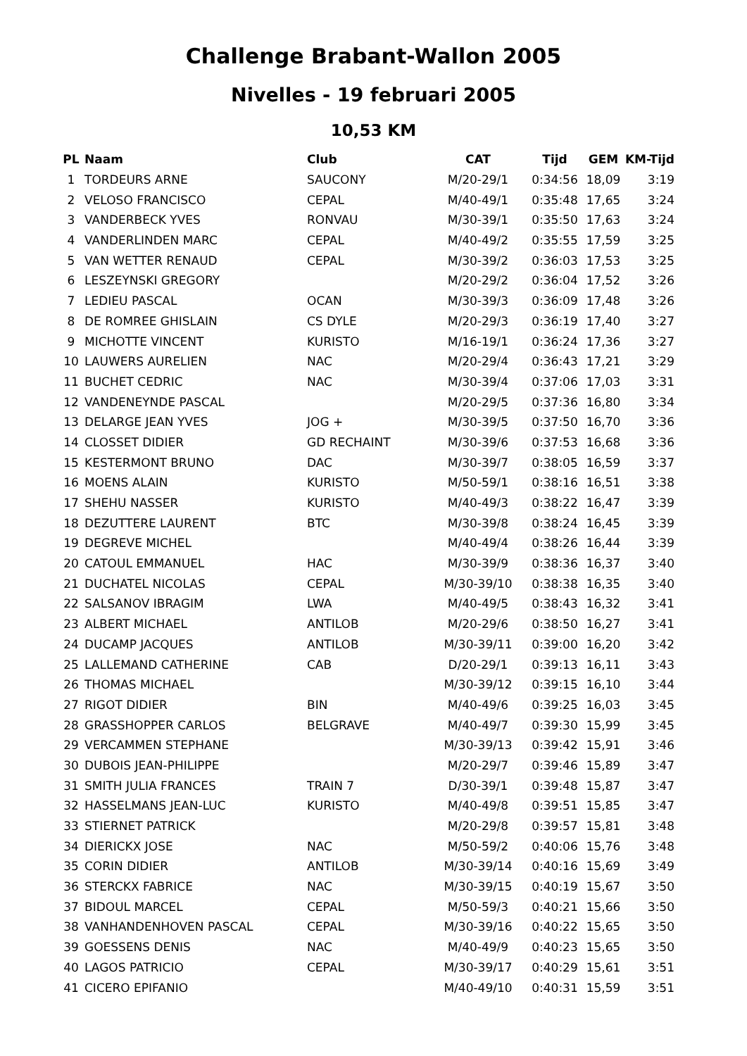Challenge Brabant-Wallon 2005
Nivelles - 19 februari 2005
10,53 KM
| PL | Naam | Club | CAT | Tijd | GEM | KM-Tijd |
| --- | --- | --- | --- | --- | --- | --- |
| 1 | TORDEURS ARNE | SAUCONY | M/20-29/1 | 0:34:56 | 18,09 | 3:19 |
| 2 | VELOSO FRANCISCO | CEPAL | M/40-49/1 | 0:35:48 | 17,65 | 3:24 |
| 3 | VANDERBECK YVES | RONVAU | M/30-39/1 | 0:35:50 | 17,63 | 3:24 |
| 4 | VANDERLINDEN MARC | CEPAL | M/40-49/2 | 0:35:55 | 17,59 | 3:25 |
| 5 | VAN WETTER RENAUD | CEPAL | M/30-39/2 | 0:36:03 | 17,53 | 3:25 |
| 6 | LESZEYNSKI GREGORY | | M/20-29/2 | 0:36:04 | 17,52 | 3:26 |
| 7 | LEDIEU PASCAL | OCAN | M/30-39/3 | 0:36:09 | 17,48 | 3:26 |
| 8 | DE ROMREE GHISLAIN | CS DYLE | M/20-29/3 | 0:36:19 | 17,40 | 3:27 |
| 9 | MICHOTTE VINCENT | KURISTO | M/16-19/1 | 0:36:24 | 17,36 | 3:27 |
| 10 | LAUWERS AURELIEN | NAC | M/20-29/4 | 0:36:43 | 17,21 | 3:29 |
| 11 | BUCHET CEDRIC | NAC | M/30-39/4 | 0:37:06 | 17,03 | 3:31 |
| 12 | VANDENEYNDE PASCAL | | M/20-29/5 | 0:37:36 | 16,80 | 3:34 |
| 13 | DELARGE JEAN YVES | JOG + | M/30-39/5 | 0:37:50 | 16,70 | 3:36 |
| 14 | CLOSSET DIDIER | GD RECHAINT | M/30-39/6 | 0:37:53 | 16,68 | 3:36 |
| 15 | KESTERMONT BRUNO | DAC | M/30-39/7 | 0:38:05 | 16,59 | 3:37 |
| 16 | MOENS ALAIN | KURISTO | M/50-59/1 | 0:38:16 | 16,51 | 3:38 |
| 17 | SHEHU NASSER | KURISTO | M/40-49/3 | 0:38:22 | 16,47 | 3:39 |
| 18 | DEZUTTERE LAURENT | BTC | M/30-39/8 | 0:38:24 | 16,45 | 3:39 |
| 19 | DEGREVE MICHEL | | M/40-49/4 | 0:38:26 | 16,44 | 3:39 |
| 20 | CATOUL EMMANUEL | HAC | M/30-39/9 | 0:38:36 | 16,37 | 3:40 |
| 21 | DUCHATEL NICOLAS | CEPAL | M/30-39/10 | 0:38:38 | 16,35 | 3:40 |
| 22 | SALSANOV IBRAGIM | LWA | M/40-49/5 | 0:38:43 | 16,32 | 3:41 |
| 23 | ALBERT MICHAEL | ANTILOB | M/20-29/6 | 0:38:50 | 16,27 | 3:41 |
| 24 | DUCAMP JACQUES | ANTILOB | M/30-39/11 | 0:39:00 | 16,20 | 3:42 |
| 25 | LALLEMAND CATHERINE | CAB | D/20-29/1 | 0:39:13 | 16,11 | 3:43 |
| 26 | THOMAS MICHAEL | | M/30-39/12 | 0:39:15 | 16,10 | 3:44 |
| 27 | RIGOT DIDIER | BIN | M/40-49/6 | 0:39:25 | 16,03 | 3:45 |
| 28 | GRASSHOPPER CARLOS | BELGRAVE | M/40-49/7 | 0:39:30 | 15,99 | 3:45 |
| 29 | VERCAMMEN STEPHANE | | M/30-39/13 | 0:39:42 | 15,91 | 3:46 |
| 30 | DUBOIS JEAN-PHILIPPE | | M/20-29/7 | 0:39:46 | 15,89 | 3:47 |
| 31 | SMITH JULIA FRANCES | TRAIN 7 | D/30-39/1 | 0:39:48 | 15,87 | 3:47 |
| 32 | HASSELMANS JEAN-LUC | KURISTO | M/40-49/8 | 0:39:51 | 15,85 | 3:47 |
| 33 | STIERNET PATRICK | | M/20-29/8 | 0:39:57 | 15,81 | 3:48 |
| 34 | DIERICKX JOSE | NAC | M/50-59/2 | 0:40:06 | 15,76 | 3:48 |
| 35 | CORIN DIDIER | ANTILOB | M/30-39/14 | 0:40:16 | 15,69 | 3:49 |
| 36 | STERCKX FABRICE | NAC | M/30-39/15 | 0:40:19 | 15,67 | 3:50 |
| 37 | BIDOUL MARCEL | CEPAL | M/50-59/3 | 0:40:21 | 15,66 | 3:50 |
| 38 | VANHANDENHOVEN PASCAL | CEPAL | M/30-39/16 | 0:40:22 | 15,65 | 3:50 |
| 39 | GOESSENS DENIS | NAC | M/40-49/9 | 0:40:23 | 15,65 | 3:50 |
| 40 | LAGOS PATRICIO | CEPAL | M/30-39/17 | 0:40:29 | 15,61 | 3:51 |
| 41 | CICERO EPIFANIO | | M/40-49/10 | 0:40:31 | 15,59 | 3:51 |